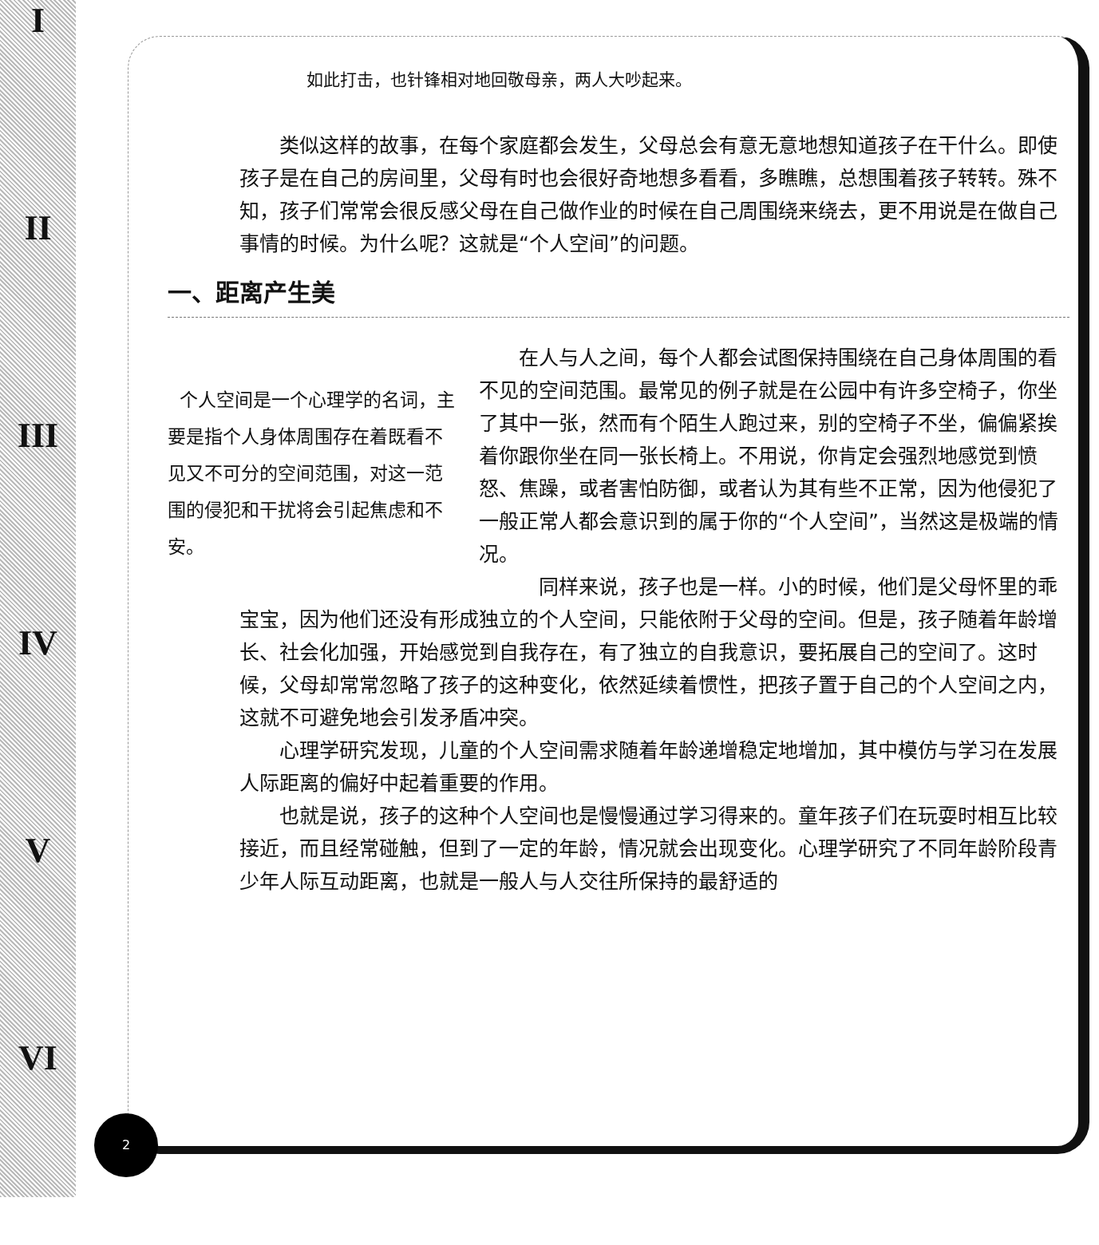I
II
III
IV
V
VI
如此打击，也针锋相对地回敬母亲，两人大吵起来。
类似这样的故事，在每个家庭都会发生，父母总会有意无意地想知道孩子在干什么。即使孩子是在自己的房间里，父母有时也会很好奇地想多看看，多瞧瞧，总想围着孩子转转。殊不知，孩子们常常会很反感父母在自己做作业的时候在自己周围绕来绕去，更不用说是在做自己事情的时候。为什么呢？这就是“个人空间”的问题。
一、距离产生美
个人空间是一个心理学的名词，主要是指个人身体周围存在着既看不见又不可分的空间范围，对这一范围的侵犯和干扰将会引起焦虑和不安。
在人与人之间，每个人都会试图保持围绕在自己身体周围的看不见的空间范围。最常见的例子就是在公园中有许多空椅子，你坐了其中一张，然而有个陌生人跑过来，别的空椅子不坐，偏偏紧挨着你跟你坐在同一张长椅上。不用说，你肯定会强烈地感觉到愤怒、焦躁，或者害怕防御，或者认为其有些不正常，因为他侵犯了一般正常人都会意识到的属于你的“个人空间”，当然这是极端的情况。
同样来说，孩子也是一样。小的时候，他们是父母怀里的乖宝宝，因为他们还没有形成独立的个人空间，只能依附于父母的空间。但是，孩子随着年龄增长、社会化加强，开始感觉到自我存在，有了独立的自我意识，要拓展自己的空间了。这时候，父母却常常忽略了孩子的这种变化，依然延续着惯性，把孩子置于自己的个人空间之内，这就不可避免地会引发矛盾冲突。
心理学研究发现，儿童的个人空间需求随着年龄递增稳定地增加，其中模仿与学习在发展人际距离的偏好中起着重要的作用。
也就是说，孩子的这种个人空间也是慢慢通过学习得来的。童年孩子们在玩耍时相互比较接近，而且经常碰触，但到了一定的年龄，情况就会出现变化。心理学研究了不同年龄阶段青少年人际互动距离，也就是一般人与人交往所保持的最舒适的
2